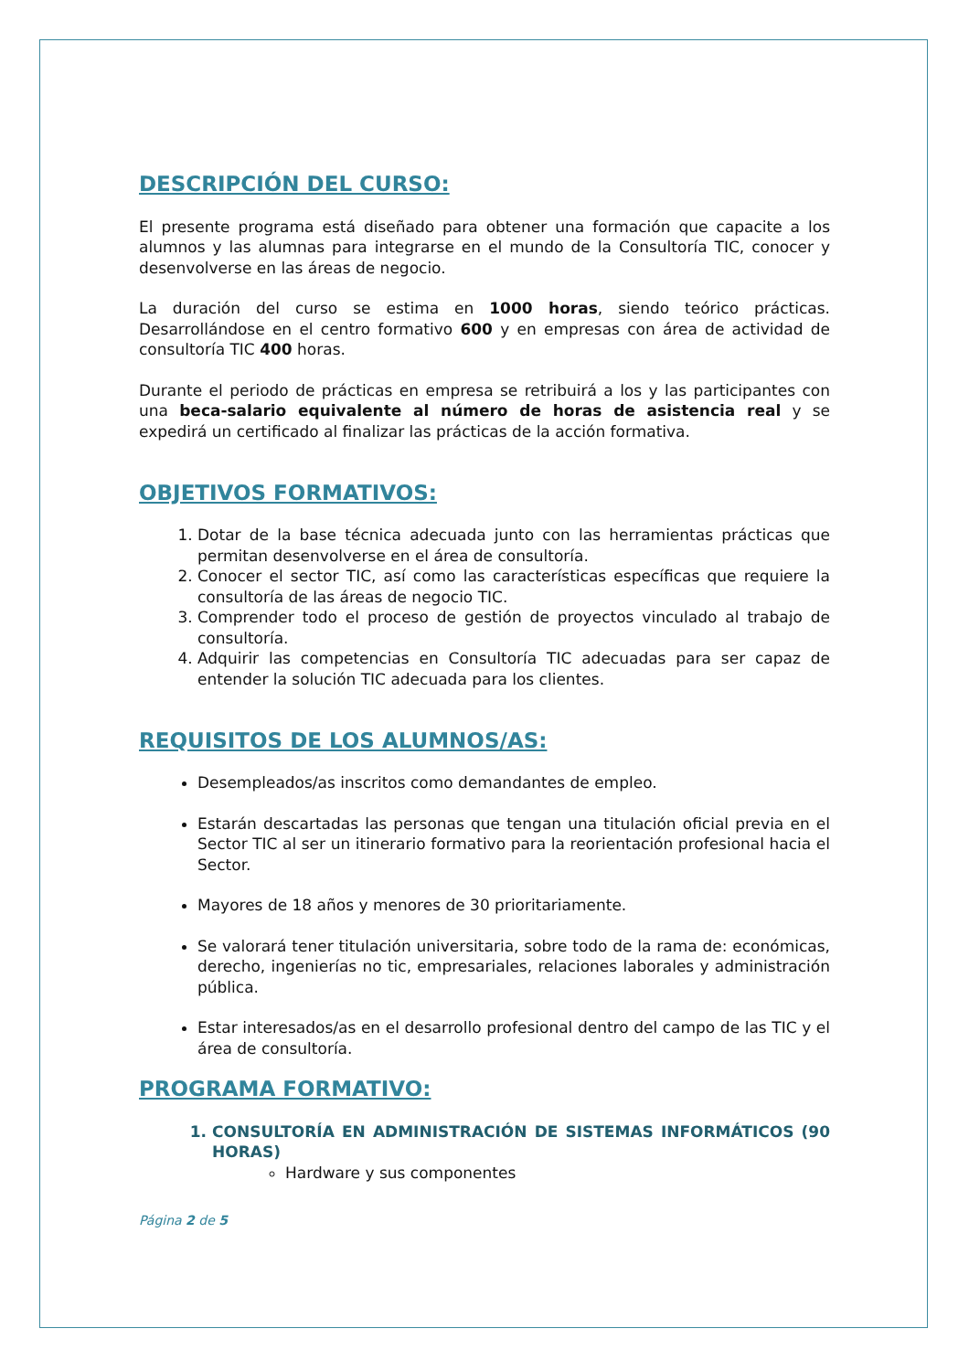DESCRIPCIÓN DEL CURSO:
El presente programa está diseñado para obtener una formación que capacite a los alumnos y las alumnas para integrarse en el mundo de la Consultoría TIC, conocer y desenvolverse en las áreas de negocio.
La duración del curso se estima en 1000 horas, siendo teórico prácticas. Desarrollándose en el centro formativo 600 y en empresas con área de actividad de consultoría TIC 400 horas.
Durante el periodo de prácticas en empresa se retribuirá a los y las participantes con una beca-salario equivalente al número de horas de asistencia real y se expedirá un certificado al finalizar las prácticas de la acción formativa.
OBJETIVOS FORMATIVOS:
1. Dotar de la base técnica adecuada junto con las herramientas prácticas que permitan desenvolverse en el área de consultoría.
2. Conocer el sector TIC, así como las características específicas que requiere la consultoría de las áreas de negocio TIC.
3. Comprender todo el proceso de gestión de proyectos vinculado al trabajo de consultoría.
4. Adquirir las competencias en Consultoría TIC adecuadas para ser capaz de entender la solución TIC adecuada para los clientes.
REQUISITOS DE LOS ALUMNOS/AS:
Desempleados/as inscritos como demandantes de empleo.
Estarán descartadas las personas que tengan una titulación oficial previa en el Sector TIC al ser un itinerario formativo para la reorientación profesional hacia el Sector.
Mayores de 18 años y menores de 30 prioritariamente.
Se valorará tener titulación universitaria, sobre todo de la rama de: económicas, derecho, ingenierías no tic, empresariales, relaciones laborales y administración pública.
Estar interesados/as en el desarrollo profesional dentro del campo de las TIC y el área de consultoría.
PROGRAMA FORMATIVO:
1. CONSULTORÍA EN ADMINISTRACIÓN DE SISTEMAS INFORMÁTICOS (90 HORAS)
Hardware y sus componentes
Página 2 de 5